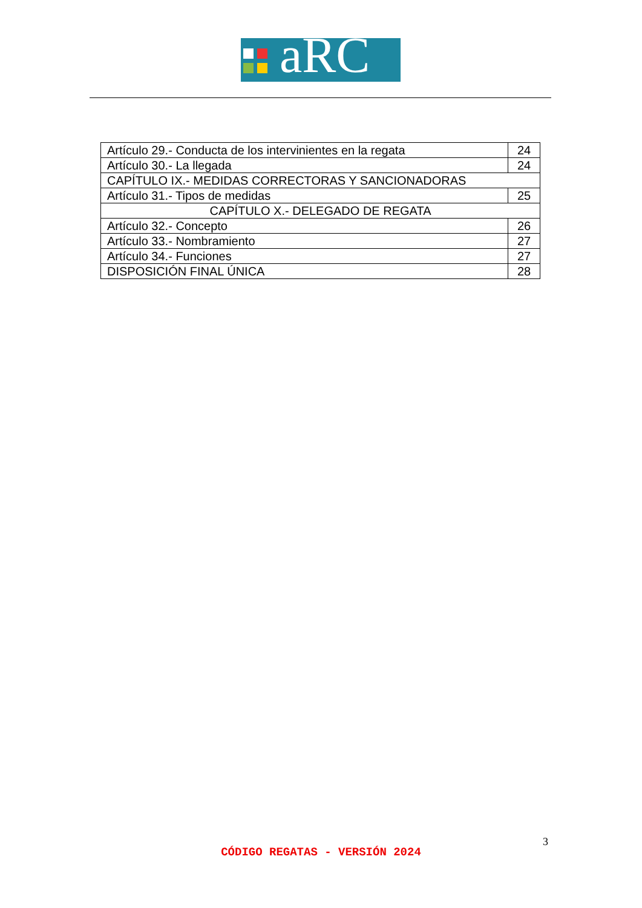aRC
| Artículo 29.- Conducta de los intervinientes en la regata | 24 |
| Artículo 30.- La llegada | 24 |
| CAPÍTULO IX.- MEDIDAS CORRECTORAS Y SANCIONADORAS | |
| Artículo 31.- Tipos de medidas | 25 |
| CAPÍTULO X.- DELEGADO DE REGATA | |
| Artículo 32.- Concepto | 26 |
| Artículo 33.- Nombramiento | 27 |
| Artículo 34.- Funciones | 27 |
| DISPOSICIÓN FINAL ÚNICA | 28 |
3
CÓDIGO REGATAS - VERSIÓN 2024